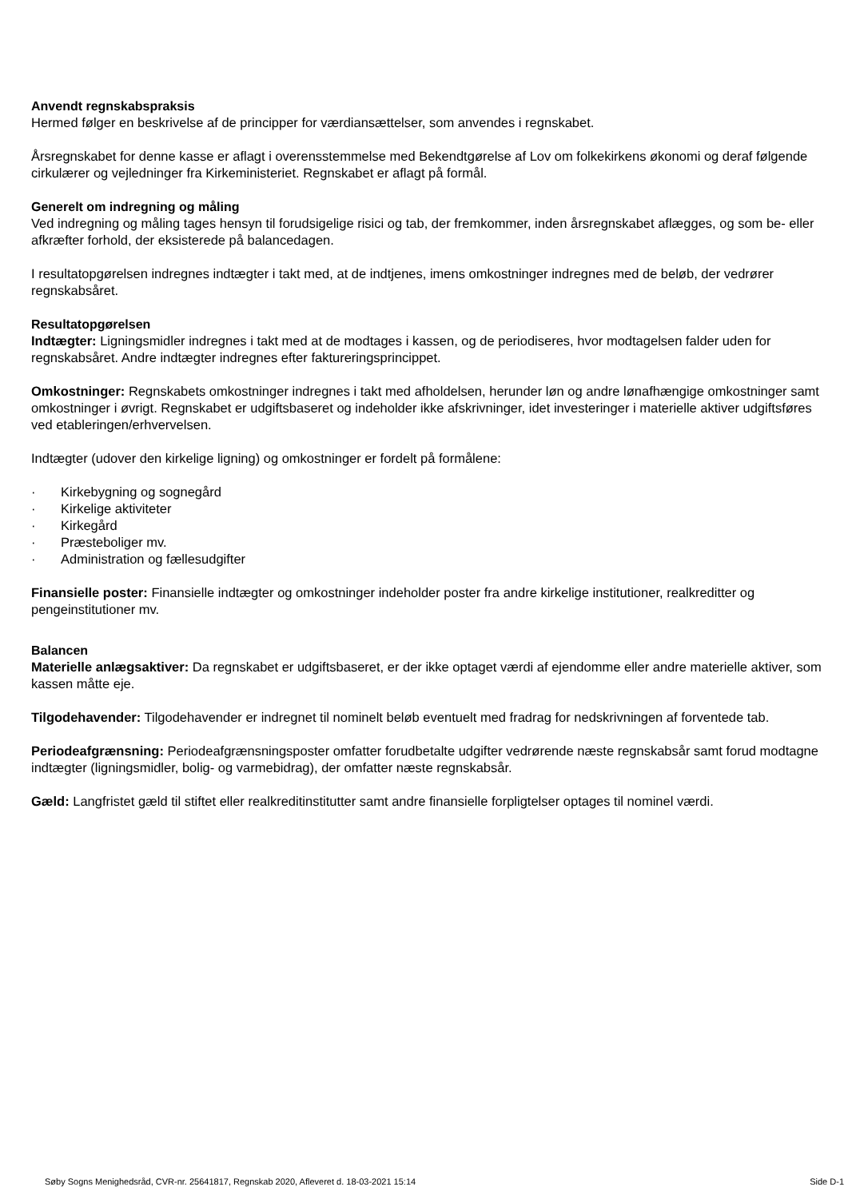Anvendt regnskabspraksis
Hermed følger en beskrivelse af de principper for værdiansættelser, som anvendes i regnskabet.
Årsregnskabet for denne kasse er aflagt i overensstemmelse med Bekendtgørelse af Lov om folkekirkens økonomi og deraf følgende cirkulærer og vejledninger fra Kirkeministeriet. Regnskabet er aflagt på formål.
Generelt om indregning og måling
Ved indregning og måling tages hensyn til forudsigelige risici og tab, der fremkommer, inden årsregnskabet aflægges, og som be- eller afkræfter forhold, der eksisterede på balancedagen.
I resultatopgørelsen indregnes indtægter i takt med, at de indtjenes, imens omkostninger indregnes med de beløb, der vedrører regnskabsåret.
Resultatopgørelsen
Indtægter: Ligningsmidler indregnes i takt med at de modtages i kassen, og de periodiseres, hvor modtagelsen falder uden for regnskabsåret. Andre indtægter indregnes efter faktureringsprincippet.
Omkostninger: Regnskabets omkostninger indregnes i takt med afholdelsen, herunder løn og andre lønafhængige omkostninger samt omkostninger i øvrigt. Regnskabet er udgiftsbaseret og indeholder ikke afskrivninger, idet investeringer i materielle aktiver udgiftsføres ved etableringen/erhvervelsen.
Indtægter (udover den kirkelige ligning) og omkostninger er fordelt på formålene:
· Kirkebygning og sognegård
· Kirkelige aktiviteter
· Kirkegård
· Præsteboliger mv.
· Administration og fællesudgifter
Finansielle poster: Finansielle indtægter og omkostninger indeholder poster fra andre kirkelige institutioner, realkreditter og pengeinstitutioner mv.
Balancen
Materielle anlægsaktiver: Da regnskabet er udgiftsbaseret, er der ikke optaget værdi af ejendomme eller andre materielle aktiver, som kassen måtte eje.
Tilgodehavender: Tilgodehavender er indregnet til nominelt beløb eventuelt med fradrag for nedskrivningen af forventede tab.
Periodeafgrænsning: Periodeafgrænsningsposter omfatter forudbetalte udgifter vedrørende næste regnskabsår samt forud modtagne indtægter (ligningsmidler, bolig- og varmebidrag), der omfatter næste regnskabsår.
Gæld: Langfristet gæld til stiftet eller realkreditinstitutter samt andre finansielle forpligtelser optages til nominel værdi.
Søby Sogns Menighedsråd, CVR-nr. 25641817, Regnskab 2020, Afleveret d. 18-03-2021 15:14 Side D-1